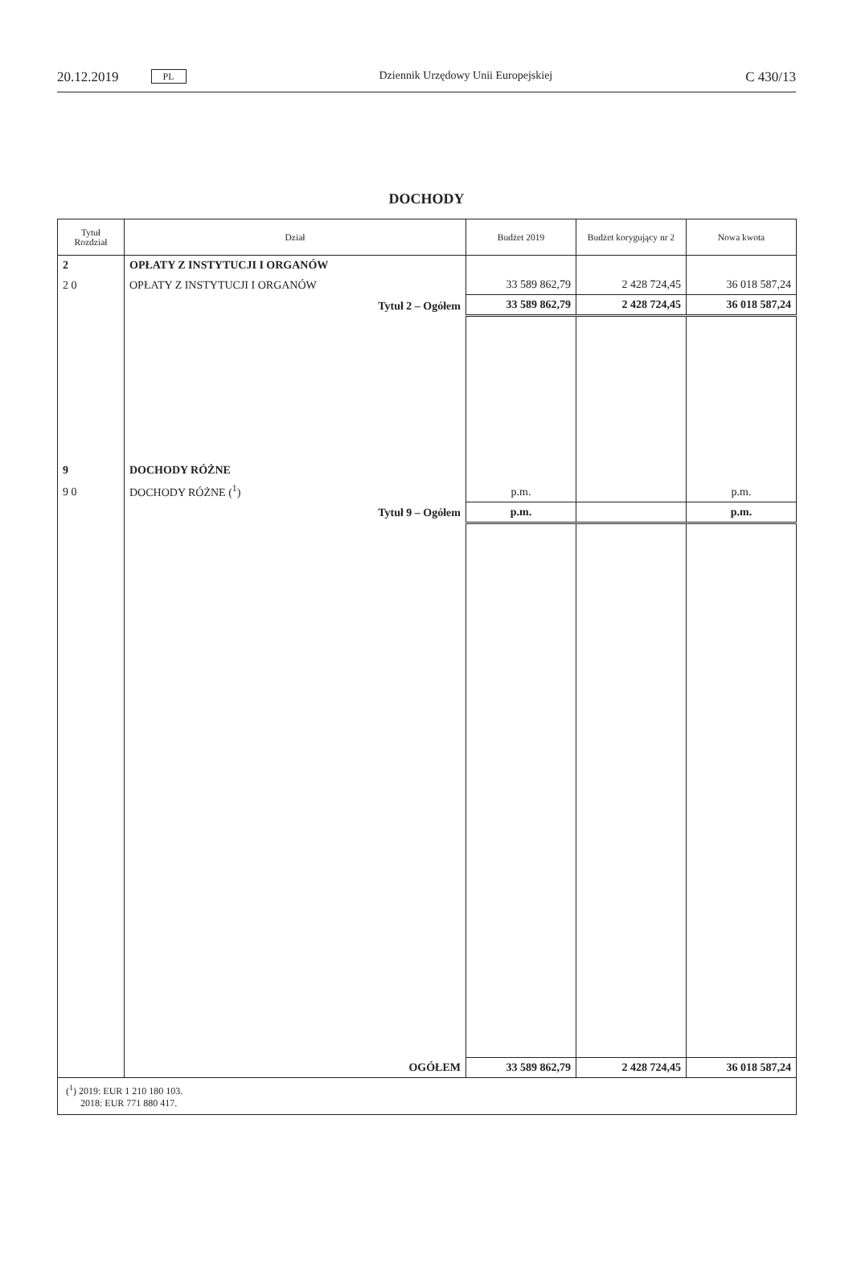20.12.2019 PL
Dziennik Urzędowy Unii Europejskiej C 430/13
DOCHODY
| Tytuł Rozdział | Dział | Budżet 2019 | Budżet korygujący nr 2 | Nowa kwota |
| --- | --- | --- | --- | --- |
| 2 | OPŁATY Z INSTYTUCJI I ORGANÓW | | | |
| 2 0 | OPŁATY Z INSTYTUCJI I ORGANÓW | 33 589 862,79 | 2 428 724,45 | 36 018 587,24 |
| | Tytuł 2 – Ogółem | 33 589 862,79 | 2 428 724,45 | 36 018 587,24 |
| 9 | DOCHODY RÓŻNE | | | |
| 9 0 | DOCHODY RÓŻNE (<sup>1</sup>) | p.m. | | p.m. |
| | Tytuł 9 – Ogółem | p.m. | | p.m. |
| | OGÓŁEM | 33 589 862,79 | 2 428 724,45 | 36 018 587,24 |
| (<sup>1</sup>) 2019: EUR 1 210 180 103. 2018: EUR 771 880 417. | | | | |